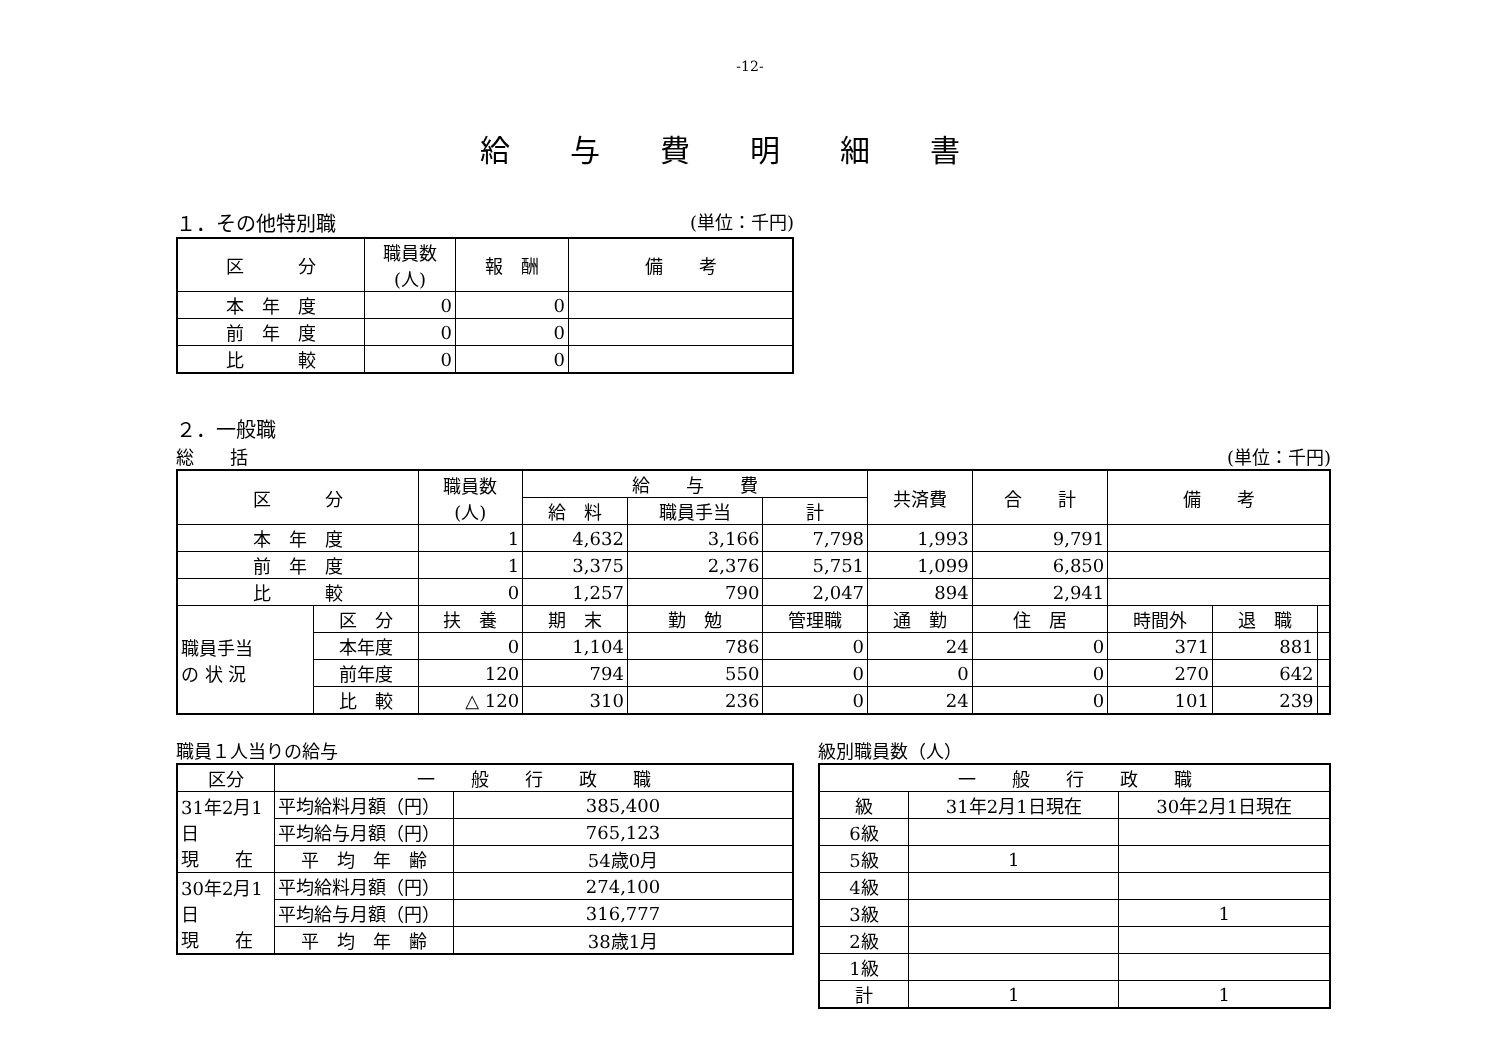-12-
給与費明細書
１．その他特別職 (単位：千円)
| 区 分 | 職員数 (人) | 報 酬 | 備 考 |
| --- | --- | --- | --- |
| 本 年 度 | 0 | 0 | |
| 前 年 度 | 0 | 0 | |
| 比 較 | 0 | 0 | |
２．一般職
総　　括 (単位：千円)
| 区 分 | | 職員数 (人) | 給 与 費 | | | 共済費 | 合 計 | 備 考 | | |
| --- | --- | --- | --- | --- | --- | --- | --- | --- | --- | --- |
| | | | 給 料 | 職員手当 | 計 | | | | | |
| 本 年 度 | | 1 | 4,632 | 3,166 | 7,798 | 1,993 | 9,791 | | | |
| 前 年 度 | | 1 | 3,375 | 2,376 | 5,751 | 1,099 | 6,850 | | | |
| 比 較 | | 0 | 1,257 | 790 | 2,047 | 894 | 2,941 | | | |
| 職員手当 の 状 況 | 区 分 | 扶 養 | 期 末 | 勤 勉 | 管理職 | 通 勤 | 住 居 | 時間外 | 退 職 | |
| | 本年度 | 0 | 1,104 | 786 | 0 | 24 | 0 | 371 | 881 | |
| | 前年度 | 120 | 794 | 550 | 0 | 0 | 0 | 270 | 642 | |
| | 比 較 | △ 120 | 310 | 236 | 0 | 24 | 0 | 101 | 239 | |
職員１人当りの給与
| 区分 | 一 般 行 政 職 | |
| --- | --- | --- |
| 31年2月1日 現 在 | 平均給料月額（円） | 385,400 |
| | 平均給与月額（円） | 765,123 |
| | 平 均 年 齢 | 54歳0月 |
| 30年2月1日 現 在 | 平均給料月額（円） | 274,100 |
| | 平均給与月額（円） | 316,777 |
| | 平 均 年 齢 | 38歳1月 |
級別職員数（人）
| 一 般 行 政 職 | | |
| --- | --- | --- |
| 級 | 31年2月1日現在 | 30年2月1日現在 |
| 6級 | | |
| 5級 | 1 | |
| 4級 | | |
| 3級 | | 1 |
| 2級 | | |
| 1級 | | |
| 計 | 1 | 1 |